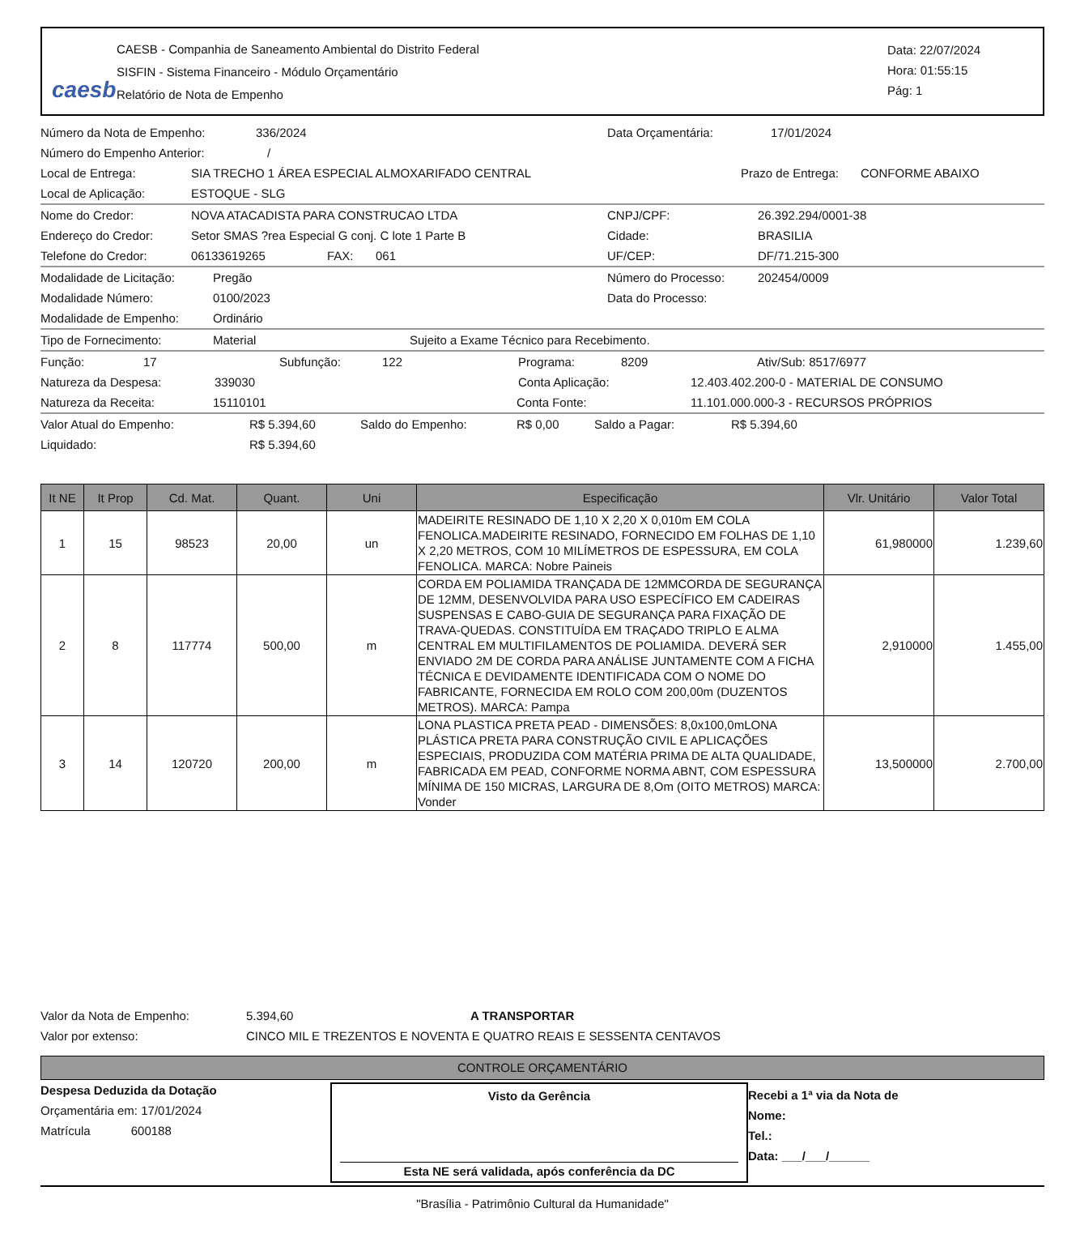caesb
CAESB - Companhia de Saneamento Ambiental do Distrito Federal
SISFIN - Sistema Financeiro - Módulo Orçamentário
Relatório de Nota de Empenho
Data: 22/07/2024
Hora: 01:55:15
Pág: 1
Número da Nota de Empenho: 336/2024 Data Orçamentária: 17/01/2024
Número do Empenho Anterior: /
Local de Entrega: SIA TRECHO 1 ÁREA ESPECIAL ALMOXARIFADO CENTRAL Prazo de Entrega: CONFORME ABAIXO
Local de Aplicação: ESTOQUE - SLG
Nome do Credor: NOVA ATACADISTA PARA CONSTRUCAO LTDA CNPJ/CPF: 26.392.294/0001-38
Endereço do Credor: Setor SMAS ?rea Especial G conj. C lote 1 Parte B Cidade: BRASILIA
Telefone do Credor: 06133619265 FAX: 061 UF/CEP: DF/71.215-300
Modalidade de Licitação: Pregão Número do Processo: 202454/0009
Modalidade Número: 0100/2023 Data do Processo:
Modalidade de Empenho: Ordinário
Tipo de Fornecimento: Material Sujeito a Exame Técnico para Recebimento.
Função: 17 Subfunção: 122 Programa: 8209 Ativ/Sub: 8517/6977
Natureza da Despesa: 339030 Conta Aplicação: 12.403.402.200-0 - MATERIAL DE CONSUMO
Natureza da Receita: 15110101 Conta Fonte: 11.101.000.000-3 - RECURSOS PRÓPRIOS
Valor Atual do Empenho: R$ 5.394,60 Saldo do Empenho: R$ 0,00 Saldo a Pagar: R$ 5.394,60
Liquidado: R$ 5.394,60
| It NE | It Prop | Cd. Mat. | Quant. | Uni | Especificação | Vlr. Unitário | Valor Total |
| --- | --- | --- | --- | --- | --- | --- | --- |
| 1 | 15 | 98523 | 20,00 | un | MADEIRITE RESINADO DE 1,10 X 2,20 X 0,010m EM COLA FENOLICA.MADEIRITE RESINADO, FORNECIDO EM FOLHAS DE 1,10 X 2,20 METROS, COM 10 MILÍMETROS DE ESPESSURA, EM COLA FENOLICA. MARCA: Nobre Paineis | 61,980000 | 1.239,60 |
| 2 | 8 | 117774 | 500,00 | m | CORDA EM POLIAMIDA TRANÇADA DE 12MMCORDA DE SEGURANÇA DE 12MM, DESENVOLVIDA PARA USO ESPECÍFICO EM CADEIRAS SUSPENSAS E CABO-GUIA DE SEGURANÇA PARA FIXAÇÃO DE TRAVA-QUEDAS. CONSTITUÍDA EM TRAÇADO TRIPLO E ALMA CENTRAL EM MULTIFILAMENTOS DE POLIAMIDA. DEVERÁ SER ENVIADO 2M DE CORDA PARA ANÁLISE JUNTAMENTE COM A FICHA TÉCNICA E DEVIDAMENTE IDENTIFICADA COM O NOME DO FABRICANTE, FORNECIDA EM ROLO COM 200,00m (DUZENTOS METROS). MARCA: Pampa | 2,910000 | 1.455,00 |
| 3 | 14 | 120720 | 200,00 | m | LONA PLASTICA PRETA PEAD - DIMENSÕES: 8,0x100,0mLONA PLÁSTICA PRETA PARA CONSTRUÇÃO CIVIL E APLICAÇÕES ESPECIAIS, PRODUZIDA COM MATÉRIA PRIMA DE ALTA QUALIDADE, FABRICADA EM PEAD, CONFORME NORMA ABNT, COM ESPESSURA MÍNIMA DE 150 MICRAS, LARGURA DE 8,Om (OITO METROS) MARCA: Vonder | 13,500000 | 2.700,00 |
Valor da Nota de Empenho: 5.394,60 A TRANSPORTAR
Valor por extenso: CINCO MIL E TREZENTOS E NOVENTA E QUATRO REAIS E SESSENTA CENTAVOS
CONTROLE ORÇAMENTÁRIO
Despesa Deduzida da Dotação
Orçamentária em: 17/01/2024
Matrícula 600188
Visto da Gerência
Esta NE será validada, após conferência da DC
Recebi a 1ª via da Nota de
Nome:
Tel.:
Data: ___/___/______
"Brasília - Patrimônio Cultural da Humanidade"